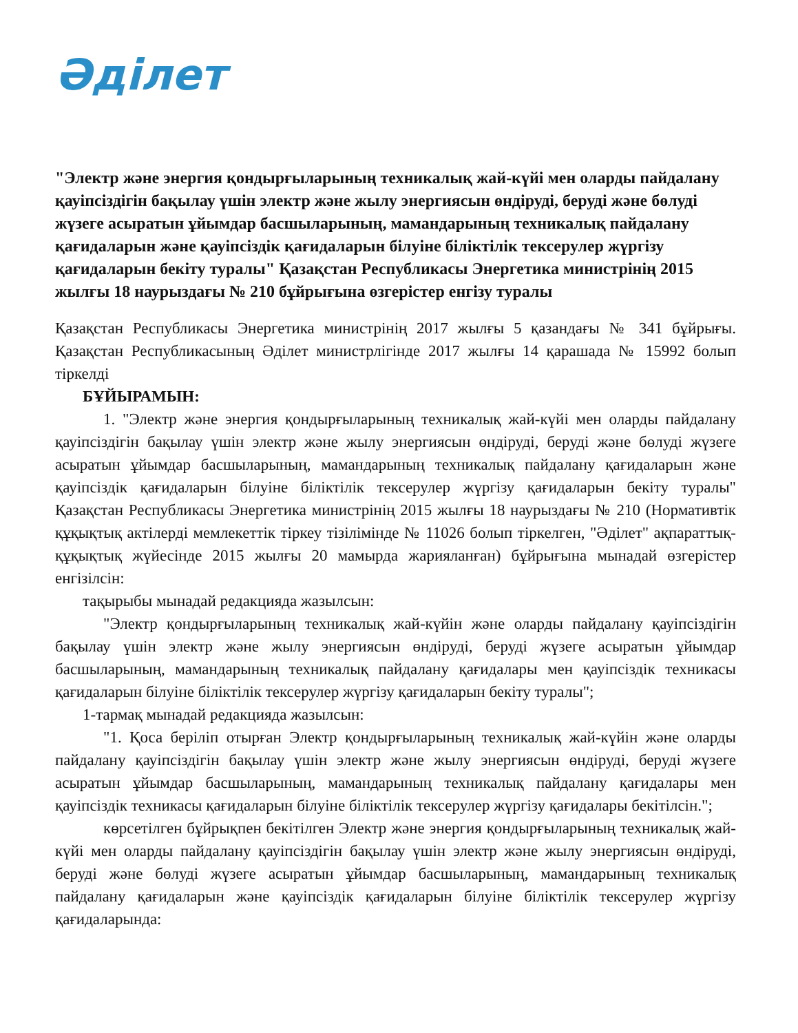Әділет
"Электр және энергия қондырғыларының техникалық жай-күйі мен оларды пайдалану қауіпсіздігін бақылау үшін электр және жылу энергиясын өндіруді, беруді және бөлуді жүзеге асыратын ұйымдар басшыларының, мамандарының техникалық пайдалану қағидаларын және қауіпсіздік қағидаларын білуіне біліктілік тексерулер жүргізу қағидаларын бекіту туралы" Қазақстан Республикасы Энергетика министрінің 2015 жылғы 18 наурыздағы № 210 бұйрығына өзгерістер енгізу туралы
Қазақстан Республикасы Энергетика министрінің 2017 жылғы 5 қазандағы № 341 бұйрығы. Қазақстан Республикасының Әділет министрлігінде 2017 жылғы 14 қарашада № 15992 болып тіркелді
БҰЙЫРАМЫН:
1. "Электр және энергия қондырғыларының техникалық жай-күйі мен оларды пайдалану қауіпсіздігін бақылау үшін электр және жылу энергиясын өндіруді, беруді және бөлуді жүзеге асыратын ұйымдар басшыларының, мамандарының техникалық пайдалану қағидаларын және қауіпсіздік қағидаларын білуіне біліктілік тексерулер жүргізу қағидаларын бекіту туралы" Қазақстан Республикасы Энергетика министрінің 2015 жылғы 18 наурыздағы № 210 (Нормативтік құқықтық актілерді мемлекеттік тіркеу тізілімінде № 11026 болып тіркелген, "Әділет" ақпараттық-құқықтық жүйесінде 2015 жылғы 20 мамырда жарияланған) бұйрығына мынадай өзгерістер енгізілсін:
тақырыбы мынадай редакцияда жазылсын:
"Электр қондырғыларының техникалық жай-күйін және оларды пайдалану қауіпсіздігін бақылау үшін электр және жылу энергиясын өндіруді, беруді жүзеге асыратын ұйымдар басшыларының, мамандарының техникалық пайдалану қағидалары мен қауіпсіздік техникасы қағидаларын білуіне біліктілік тексерулер жүргізу қағидаларын бекіту туралы";
1-тармақ мынадай редакцияда жазылсын:
"1. Қоса беріліп отырған Электр қондырғыларының техникалық жай-күйін және оларды пайдалану қауіпсіздігін бақылау үшін электр және жылу энергиясын өндіруді, беруді жүзеге асыратын ұйымдар басшыларының, мамандарының техникалық пайдалану қағидалары мен қауіпсіздік техникасы қағидаларын білуіне біліктілік тексерулер жүргізу қағидалары бекітілсін.";
көрсетілген бұйрықпен бекітілген Электр және энергия қондырғыларының техникалық жай-күйі мен оларды пайдалану қауіпсіздігін бақылау үшін электр және жылу энергиясын өндіруді, беруді және бөлуді жүзеге асыратын ұйымдар басшыларының, мамандарының техникалық пайдалану қағидаларын және қауіпсіздік қағидаларын білуіне біліктілік тексерулер жүргізу қағидаларында: